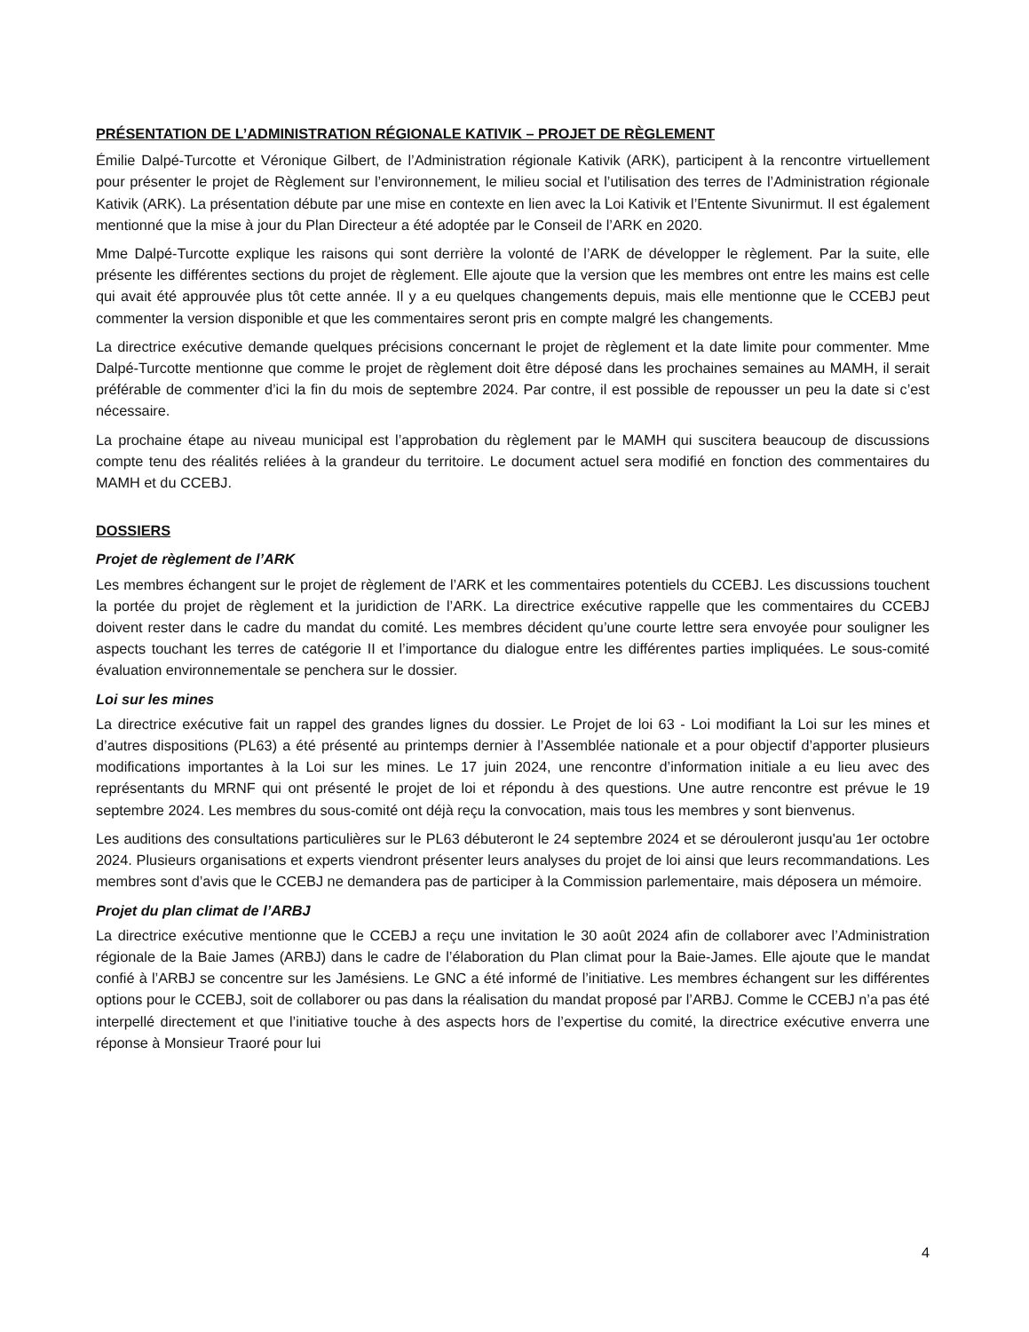PRÉSENTATION DE L’ADMINISTRATION RÉGIONALE KATIVIK – PROJET DE RÈGLEMENT
Émilie Dalpé-Turcotte et Véronique Gilbert, de l’Administration régionale Kativik (ARK), participent à la rencontre virtuellement pour présenter le projet de Règlement sur l’environnement, le milieu social et l’utilisation des terres de l’Administration régionale Kativik (ARK). La présentation débute par une mise en contexte en lien avec la Loi Kativik et l’Entente Sivunirmut. Il est également mentionné que la mise à jour du Plan Directeur a été adoptée par le Conseil de l’ARK en 2020.
Mme Dalpé-Turcotte explique les raisons qui sont derrière la volonté de l’ARK de développer le règlement. Par la suite, elle présente les différentes sections du projet de règlement. Elle ajoute que la version que les membres ont entre les mains est celle qui avait été approuvée plus tôt cette année. Il y a eu quelques changements depuis, mais elle mentionne que le CCEBJ peut commenter la version disponible et que les commentaires seront pris en compte malgré les changements.
La directrice exécutive demande quelques précisions concernant le projet de règlement et la date limite pour commenter. Mme Dalpé-Turcotte mentionne que comme le projet de règlement doit être déposé dans les prochaines semaines au MAMH, il serait préférable de commenter d’ici la fin du mois de septembre 2024. Par contre, il est possible de repousser un peu la date si c’est nécessaire.
La prochaine étape au niveau municipal est l’approbation du règlement par le MAMH qui suscitera beaucoup de discussions compte tenu des réalités reliées à la grandeur du territoire. Le document actuel sera modifié en fonction des commentaires du MAMH et du CCEBJ.
DOSSIERS
Projet de règlement de l’ARK
Les membres échangent sur le projet de règlement de l’ARK et les commentaires potentiels du CCEBJ. Les discussions touchent la portée du projet de règlement et la juridiction de l’ARK. La directrice exécutive rappelle que les commentaires du CCEBJ doivent rester dans le cadre du mandat du comité. Les membres décident qu’une courte lettre sera envoyée pour souligner les aspects touchant les terres de catégorie II et l’importance du dialogue entre les différentes parties impliquées. Le sous-comité évaluation environnementale se penchera sur le dossier.
Loi sur les mines
La directrice exécutive fait un rappel des grandes lignes du dossier. Le Projet de loi 63 - Loi modifiant la Loi sur les mines et d’autres dispositions (PL63) a été présenté au printemps dernier à l’Assemblée nationale et a pour objectif d’apporter plusieurs modifications importantes à la Loi sur les mines. Le 17 juin 2024, une rencontre d’information initiale a eu lieu avec des représentants du MRNF qui ont présenté le projet de loi et répondu à des questions. Une autre rencontre est prévue le 19 septembre 2024. Les membres du sous-comité ont déjà reçu la convocation, mais tous les membres y sont bienvenus.
Les auditions des consultations particulières sur le PL63 débuteront le 24 septembre 2024 et se dérouleront jusqu'au 1er octobre 2024. Plusieurs organisations et experts viendront présenter leurs analyses du projet de loi ainsi que leurs recommandations. Les membres sont d’avis que le CCEBJ ne demandera pas de participer à la Commission parlementaire, mais déposera un mémoire.
Projet du plan climat de l’ARBJ
La directrice exécutive mentionne que le CCEBJ a reçu une invitation le 30 août 2024 afin de collaborer avec l’Administration régionale de la Baie James (ARBJ) dans le cadre de l’élaboration du Plan climat pour la Baie-James. Elle ajoute que le mandat confié à l’ARBJ se concentre sur les Jamésiens. Le GNC a été informé de l’initiative. Les membres échangent sur les différentes options pour le CCEBJ, soit de collaborer ou pas dans la réalisation du mandat proposé par l’ARBJ. Comme le CCEBJ n’a pas été interpellé directement et que l’initiative touche à des aspects hors de l’expertise du comité, la directrice exécutive enverra une réponse à Monsieur Traoré pour lui
4